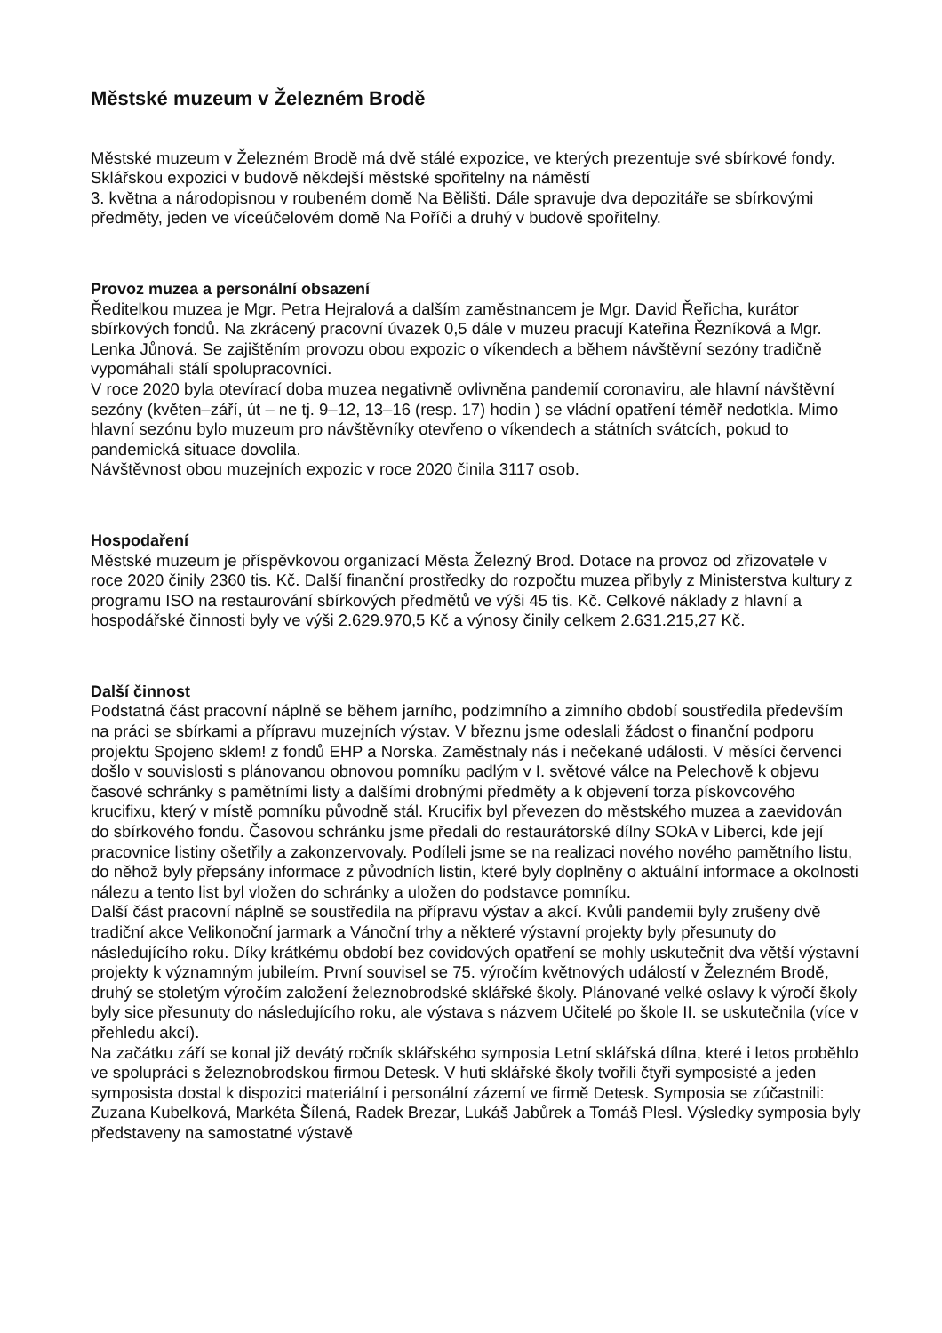Městské muzeum v Železném Brodě
Městské muzeum v Železném Brodě má dvě stálé expozice, ve kterých prezentuje své sbírkové fondy. Sklářskou expozici v budově někdejší městské spořitelny na náměstí
3. května a národopisnou v roubeném domě Na Bělišti. Dále spravuje dva depozitáře se sbírkovými předměty, jeden ve víceúčelovém domě Na Poříči a druhý v budově spořitelny.
Provoz muzea a personální obsazení
Ředitelkou muzea je Mgr. Petra Hejralová a dalším zaměstnancem je Mgr. David Řeřicha, kurátor sbírkových fondů. Na zkrácený pracovní úvazek 0,5 dále v muzeu pracují Kateřina Řezníková a Mgr. Lenka Jůnová. Se zajištěním provozu obou expozic o víkendech a během návštěvní sezóny tradičně vypomáhali stálí spolupracovníci.
V roce 2020 byla otevírací doba muzea negativně ovlivněna pandemií coronaviru, ale hlavní návštěvní sezóny (květen–září, út – ne tj. 9–12, 13–16 (resp. 17) hodin ) se vládní opatření téměř nedotkla. Mimo hlavní sezónu bylo muzeum pro návštěvníky otevřeno o víkendech a státních svátcích, pokud to pandemická situace dovolila.
Návštěvnost obou muzejních expozic v roce 2020 činila 3117 osob.
Hospodaření
Městské muzeum je příspěvkovou organizací Města Železný Brod. Dotace na provoz od zřizovatele v roce 2020 činily 2360 tis. Kč. Další finanční prostředky do rozpočtu muzea přibyly z Ministerstva kultury z programu ISO na restaurování sbírkových předmětů ve výši 45 tis. Kč. Celkové náklady z hlavní a hospodářské činnosti byly ve výši 2.629.970,5 Kč a výnosy činily celkem 2.631.215,27 Kč.
Další činnost
Podstatná část pracovní náplně se během jarního, podzimního a zimního období soustředila především na práci se sbírkami a přípravu muzejních výstav. V březnu jsme odeslali žádost o finanční podporu projektu Spojeno sklem! z fondů EHP a Norska. Zaměstnaly nás i nečekané události. V měsíci červenci došlo v souvislosti s plánovanou obnovou pomníku padlým v I. světové válce na Pelechově k objevu časové schránky s pamětními listy a dalšími drobnými předměty a k objevení torza pískovcového krucifixu, který v místě pomníku původně stál. Krucifix byl převezen do městského muzea a zaevidován do sbírkového fondu. Časovou schránku jsme předali do restaurátorské dílny SOkA v Liberci, kde její pracovnice listiny ošetřily a zakonzervovaly. Podíleli jsme se na realizaci nového nového pamětního listu, do něhož byly přepsány informace z původních listin, které byly doplněny o aktuální informace a okolnosti nálezu a tento list byl vložen do schránky a uložen do podstavce pomníku.
Další část pracovní náplně se soustředila na přípravu výstav a akcí. Kvůli pandemii byly zrušeny dvě tradiční akce Velikonoční jarmark a Vánoční trhy a některé výstavní projekty byly přesunuty do následujícího roku. Díky krátkému období bez covidových opatření se mohly uskutečnit dva větší výstavní projekty k významným jubileím. První souvisel se 75. výročím květnových událostí v Železném Brodě, druhý se stoletým výročím založení železnobrodské sklářské školy. Plánované velké oslavy k výročí školy byly sice přesunuty do následujícího roku, ale výstava s názvem Učitelé po škole II. se uskutečnila (více v přehledu akcí).
Na začátku září se konal již devátý ročník sklářského symposia Letní sklářská dílna, které i letos proběhlo ve spolupráci s železnobrodskou firmou Detesk. V huti sklářské školy tvořili čtyři symposisté a jeden symposista dostal k dispozici materiální i personální zázemí ve firmě Detesk. Symposia se zúčastnili: Zuzana Kubelková, Markéta Šílená, Radek Brezar, Lukáš Jabůrek a Tomáš Plesl. Výsledky symposia byly představeny na samostatné výstavě